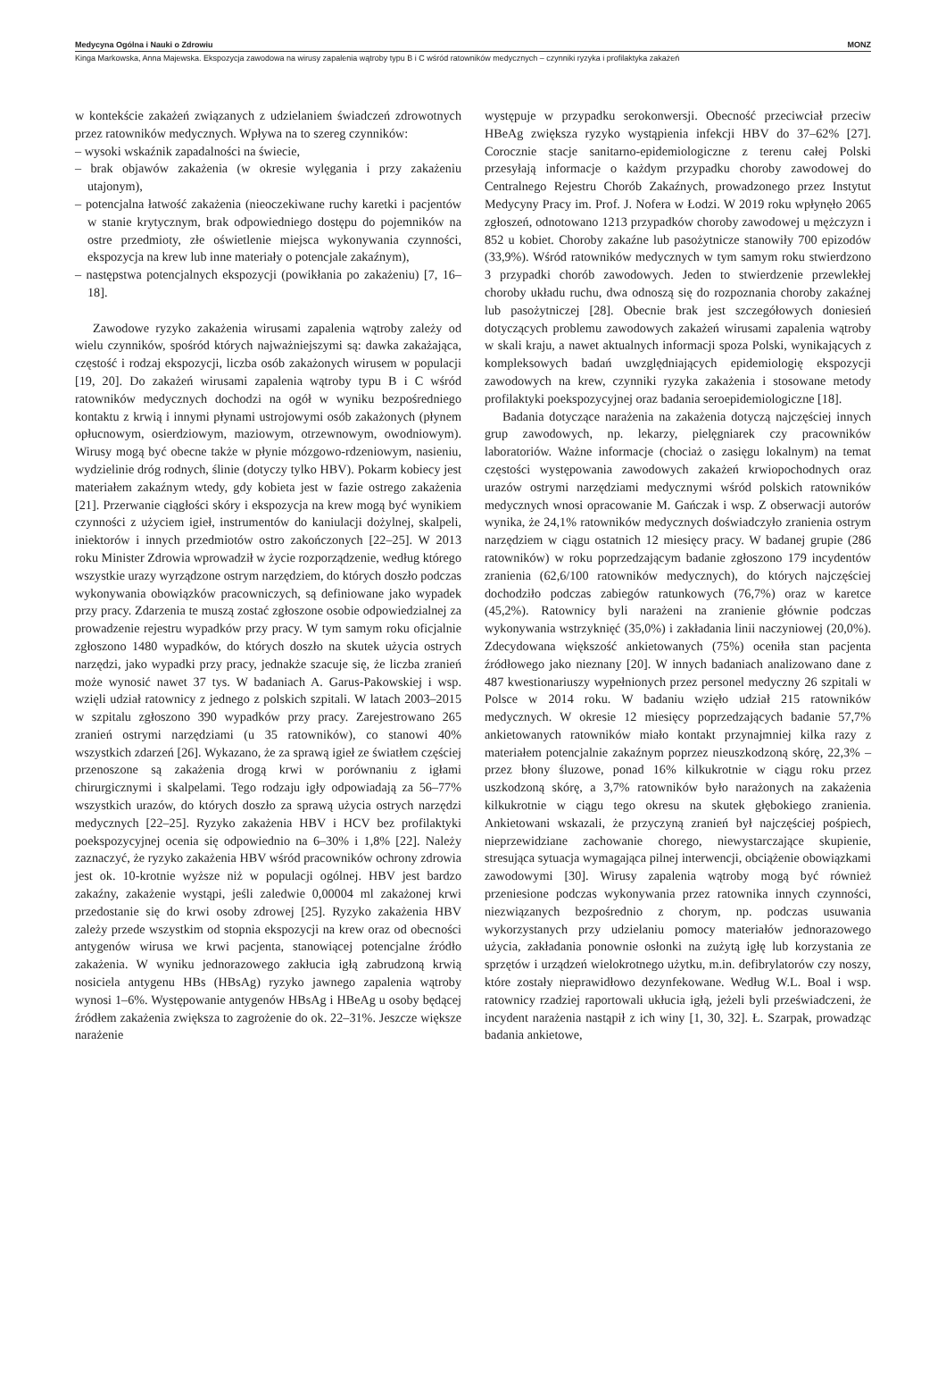Medycyna Ogólna i Nauki o Zdrowiu MONZ
Kinga Markowska, Anna Majewska. Ekspozycja zawodowa na wirusy zapalenia wątroby typu B i C wśród ratowników medycznych – czynniki ryzyka i profilaktyka zakażeń
w kontekście zakażeń związanych z udzielaniem świadczeń zdrowotnych przez ratowników medycznych. Wpływa na to szereg czynników:
– wysoki wskaźnik zapadalności na świecie,
– brak objawów zakażenia (w okresie wylęgania i przy zakażeniu utajonym),
– potencjalna łatwość zakażenia (nieoczekiwane ruchy karetki i pacjentów w stanie krytycznym, brak odpowiedniego dostępu do pojemników na ostre przedmioty, złe oświetlenie miejsca wykonywania czynności, ekspozycja na krew lub inne materiały o potencjale zakaźnym),
– następstwa potencjalnych ekspozycji (powikłania po zakażeniu) [7, 16–18].
Zawodowe ryzyko zakażenia wirusami zapalenia wątroby zależy od wielu czynników, spośród których najważniejszymi są: dawka zakażająca, częstość i rodzaj ekspozycji, liczba osób zakażonych wirusem w populacji [19, 20]. Do zakażeń wirusami zapalenia wątroby typu B i C wśród ratowników medycznych dochodzi na ogół w wyniku bezpośredniego kontaktu z krwią i innymi płynami ustrojowymi osób zakażonych (płynem opłucnowym, osierdziowym, maziowym, otrzewnowym, owodniowym). Wirusy mogą być obecne także w płynie mózgowo-rdzeniowym, nasieniu, wydzielinie dróg rodnych, ślinie (dotyczy tylko HBV). Pokarm kobiecy jest materiałem zakaźnym wtedy, gdy kobieta jest w fazie ostrego zakażenia [21]. Przerwanie ciągłości skóry i ekspozycja na krew mogą być wynikiem czynności z użyciem igieł, instrumentów do kaniulacji dożylnej, skalpeli, iniektorów i innych przedmiotów ostro zakończonych [22–25]. W 2013 roku Minister Zdrowia wprowadził w życie rozporządzenie, według którego wszystkie urazy wyrządzone ostrym narzędziem, do których doszło podczas wykonywania obowiązków pracowniczych, są definiowane jako wypadek przy pracy. Zdarzenia te muszą zostać zgłoszone osobie odpowiedzialnej za prowadzenie rejestru wypadków przy pracy. W tym samym roku oficjalnie zgłoszono 1480 wypadków, do których doszło na skutek użycia ostrych narzędzi, jako wypadki przy pracy, jednakże szacuje się, że liczba zranień może wynosić nawet 37 tys. W badaniach A. Garus-Pakowskiej i wsp. wzięli udział ratownicy z jednego z polskich szpitali. W latach 2003–2015 w szpitalu zgłoszono 390 wypadków przy pracy. Zarejestrowano 265 zranień ostrymi narzędziami (u 35 ratowników), co stanowi 40% wszystkich zdarzeń [26]. Wykazano, że za sprawą igieł ze światłem częściej przenoszone są zakażenia drogą krwi w porównaniu z igłami chirurgicznymi i skalpelami. Tego rodzaju igły odpowiadają za 56–77% wszystkich urazów, do których doszło za sprawą użycia ostrych narzędzi medycznych [22–25]. Ryzyko zakażenia HBV i HCV bez profilaktyki poekspozycyjnej ocenia się odpowiednio na 6–30% i 1,8% [22]. Należy zaznaczyć, że ryzyko zakażenia HBV wśród pracowników ochrony zdrowia jest ok. 10-krotnie wyższe niż w populacji ogólnej. HBV jest bardzo zakaźny, zakażenie wystąpi, jeśli zaledwie 0,00004 ml zakażonej krwi przedostanie się do krwi osoby zdrowej [25]. Ryzyko zakażenia HBV zależy przede wszystkim od stopnia ekspozycji na krew oraz od obecności antygenów wirusa we krwi pacjenta, stanowiącej potencjalne źródło zakażenia. W wyniku jednorazowego zakłucia igłą zabrudzoną krwią nosiciela antygenu HBs (HBsAg) ryzyko jawnego zapalenia wątroby wynosi 1–6%. Występowanie antygenów HBsAg i HBeAg u osoby będącej źródłem zakażenia zwiększa to zagrożenie do ok. 22–31%. Jeszcze większe narażenie
występuje w przypadku serokonwersji. Obecność przeciwciał przeciw HBeAg zwiększa ryzyko wystąpienia infekcji HBV do 37–62% [27]. Corocznie stacje sanitarno-epidemiologiczne z terenu całej Polski przesyłają informacje o każdym przypadku choroby zawodowej do Centralnego Rejestru Chorób Zakaźnych, prowadzonego przez Instytut Medycyny Pracy im. Prof. J. Nofera w Łodzi. W 2019 roku wpłynęło 2065 zgłoszeń, odnotowano 1213 przypadków choroby zawodowej u mężczyzn i 852 u kobiet. Choroby zakaźne lub pasożytnicze stanowiły 700 epizodów (33,9%). Wśród ratowników medycznych w tym samym roku stwierdzono 3 przypadki chorób zawodowych. Jeden to stwierdzenie przewlekłej choroby układu ruchu, dwa odnoszą się do rozpoznania choroby zakaźnej lub pasożytniczej [28]. Obecnie brak jest szczegółowych doniesień dotyczących problemu zawodowych zakażeń wirusami zapalenia wątroby w skali kraju, a nawet aktualnych informacji spoza Polski, wynikających z kompleksowych badań uwzględniających epidemiologię ekspozycji zawodowych na krew, czynniki ryzyka zakażenia i stosowane metody profilaktyki poekspozycyjnej oraz badania seroepidemiologiczne [18].
Badania dotyczące narażenia na zakażenia dotyczą najczęściej innych grup zawodowych, np. lekarzy, pielęgniarek czy pracowników laboratoriów. Ważne informacje (chociaż o zasięgu lokalnym) na temat częstości występowania zawodowych zakażeń krwiopochodnych oraz urazów ostrymi narzędziami medycznymi wśród polskich ratowników medycznych wnosi opracowanie M. Gańczak i wsp. Z obserwacji autorów wynika, że 24,1% ratowników medycznych doświadczyło zranienia ostrym narzędziem w ciągu ostatnich 12 miesięcy pracy. W badanej grupie (286 ratowników) w roku poprzedzającym badanie zgłoszono 179 incydentów zranienia (62,6/100 ratowników medycznych), do których najczęściej dochodziło podczas zabiegów ratunkowych (76,7%) oraz w karetce (45,2%). Ratownicy byli narażeni na zranienie głównie podczas wykonywania wstrzyknięć (35,0%) i zakładania linii naczyniowej (20,0%). Zdecydowana większość ankietowanych (75%) oceniła stan pacjenta źródłowego jako nieznany [20]. W innych badaniach analizowano dane z 487 kwestionariuszy wypełnionych przez personel medyczny 26 szpitali w Polsce w 2014 roku. W badaniu wzięło udział 215 ratowników medycznych. W okresie 12 miesięcy poprzedzających badanie 57,7% ankietowanych ratowników miało kontakt przynajmniej kilka razy z materiałem potencjalnie zakaźnym poprzez nieuszkodzoną skórę, 22,3% – przez błony śluzowe, ponad 16% kilkukrotnie w ciągu roku przez uszkodzoną skórę, a 3,7% ratowników było narażonych na zakażenia kilkukrotnie w ciągu tego okresu na skutek głębokiego zranienia. Ankietowani wskazali, że przyczyną zranień był najczęściej pośpiech, nieprzewidziane zachowanie chorego, niewystarczające skupienie, stresująca sytuacja wymagająca pilnej interwencji, obciążenie obowiązkami zawodowymi [30]. Wirusy zapalenia wątroby mogą być również przeniesione podczas wykonywania przez ratownika innych czynności, niezwiązanych bezpośrednio z chorym, np. podczas usuwania wykorzystanych przy udzielaniu pomocy materiałów jednorazowego użycia, zakładania ponownie osłonki na zużytą igłę lub korzystania ze sprzętów i urządzeń wielokrotnego użytku, m.in. defibrylatorów czy noszy, które zostały nieprawidłowo dezynfekowane. Według W.L. Boal i wsp. ratownicy rzadziej raportowali ukłucia igłą, jeżeli byli przeświadczeni, że incydent narażenia nastąpił z ich winy [1, 30, 32]. Ł. Szarpak, prowadząc badania ankietowe,